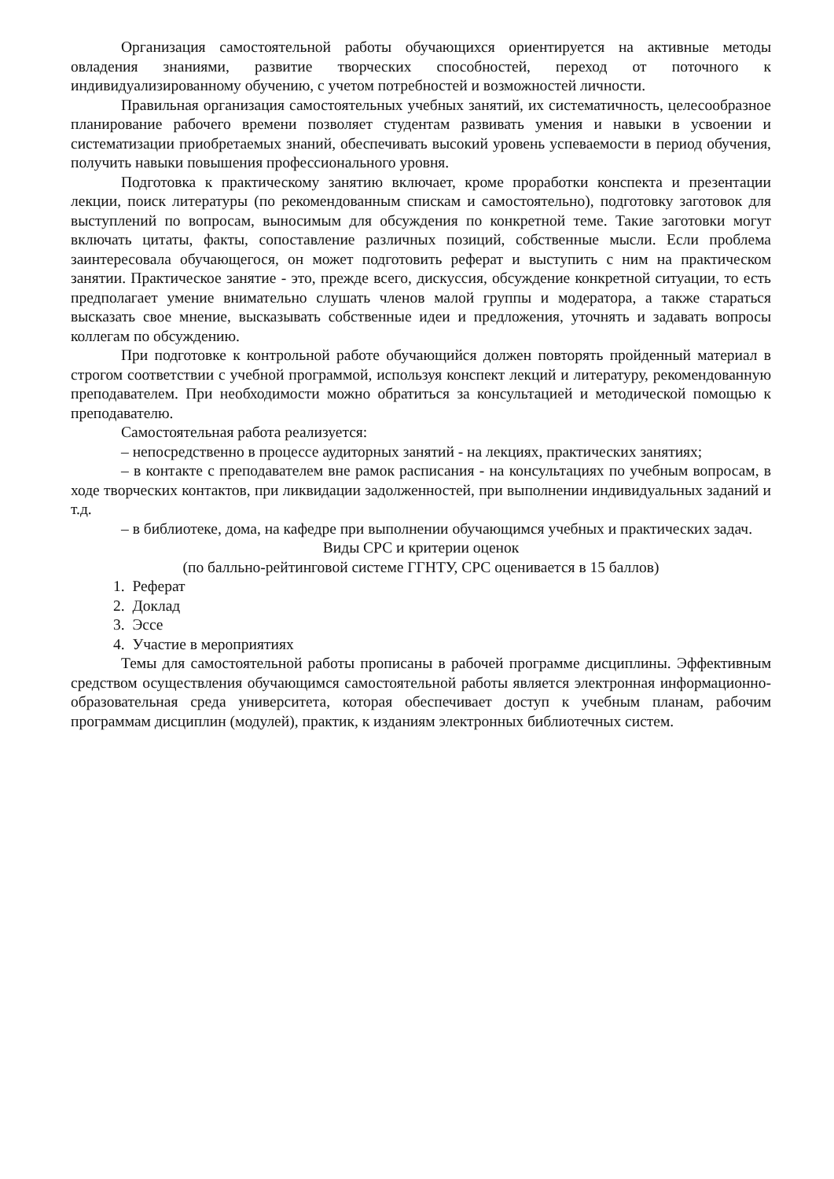Организация самостоятельной работы обучающихся ориентируется на активные методы овладения знаниями, развитие творческих способностей, переход от поточного к индивидуализированному обучению, с учетом потребностей и возможностей личности.
Правильная организация самостоятельных учебных занятий, их систематичность, целесообразное планирование рабочего времени позволяет студентам развивать умения и навыки в усвоении и систематизации приобретаемых знаний, обеспечивать высокий уровень успеваемости в период обучения, получить навыки повышения профессионального уровня.
Подготовка к практическому занятию включает, кроме проработки конспекта и презентации лекции, поиск литературы (по рекомендованным спискам и самостоятельно), подготовку заготовок для выступлений по вопросам, выносимым для обсуждения по конкретной теме. Такие заготовки могут включать цитаты, факты, сопоставление различных позиций, собственные мысли. Если проблема заинтересовала обучающегося, он может подготовить реферат и выступить с ним на практическом занятии. Практическое занятие - это, прежде всего, дискуссия, обсуждение конкретной ситуации, то есть предполагает умение внимательно слушать членов малой группы и модератора, а также стараться высказать свое мнение, высказывать собственные идеи и предложения, уточнять и задавать вопросы коллегам по обсуждению.
При подготовке к контрольной работе обучающийся должен повторять пройденный материал в строгом соответствии с учебной программой, используя конспект лекций и литературу, рекомендованную преподавателем. При необходимости можно обратиться за консультацией и методической помощью к преподавателю.
Самостоятельная работа реализуется:
– непосредственно в процессе аудиторных занятий - на лекциях, практических занятиях;
– в контакте с преподавателем вне рамок расписания - на консультациях по учебным вопросам, в ходе творческих контактов, при ликвидации задолженностей, при выполнении индивидуальных заданий и т.д.
– в библиотеке, дома, на кафедре при выполнении обучающимся учебных и практических задач.
Виды СРС и критерии оценок
(по балльно-рейтинговой системе ГГНТУ, СРС оценивается в 15 баллов)
1. Реферат
2. Доклад
3. Эссе
4. Участие в мероприятиях
Темы для самостоятельной работы прописаны в рабочей программе дисциплины. Эффективным средством осуществления обучающимся самостоятельной работы является электронная информационно-образовательная среда университета, которая обеспечивает доступ к учебным планам, рабочим программам дисциплин (модулей), практик, к изданиям электронных библиотечных систем.